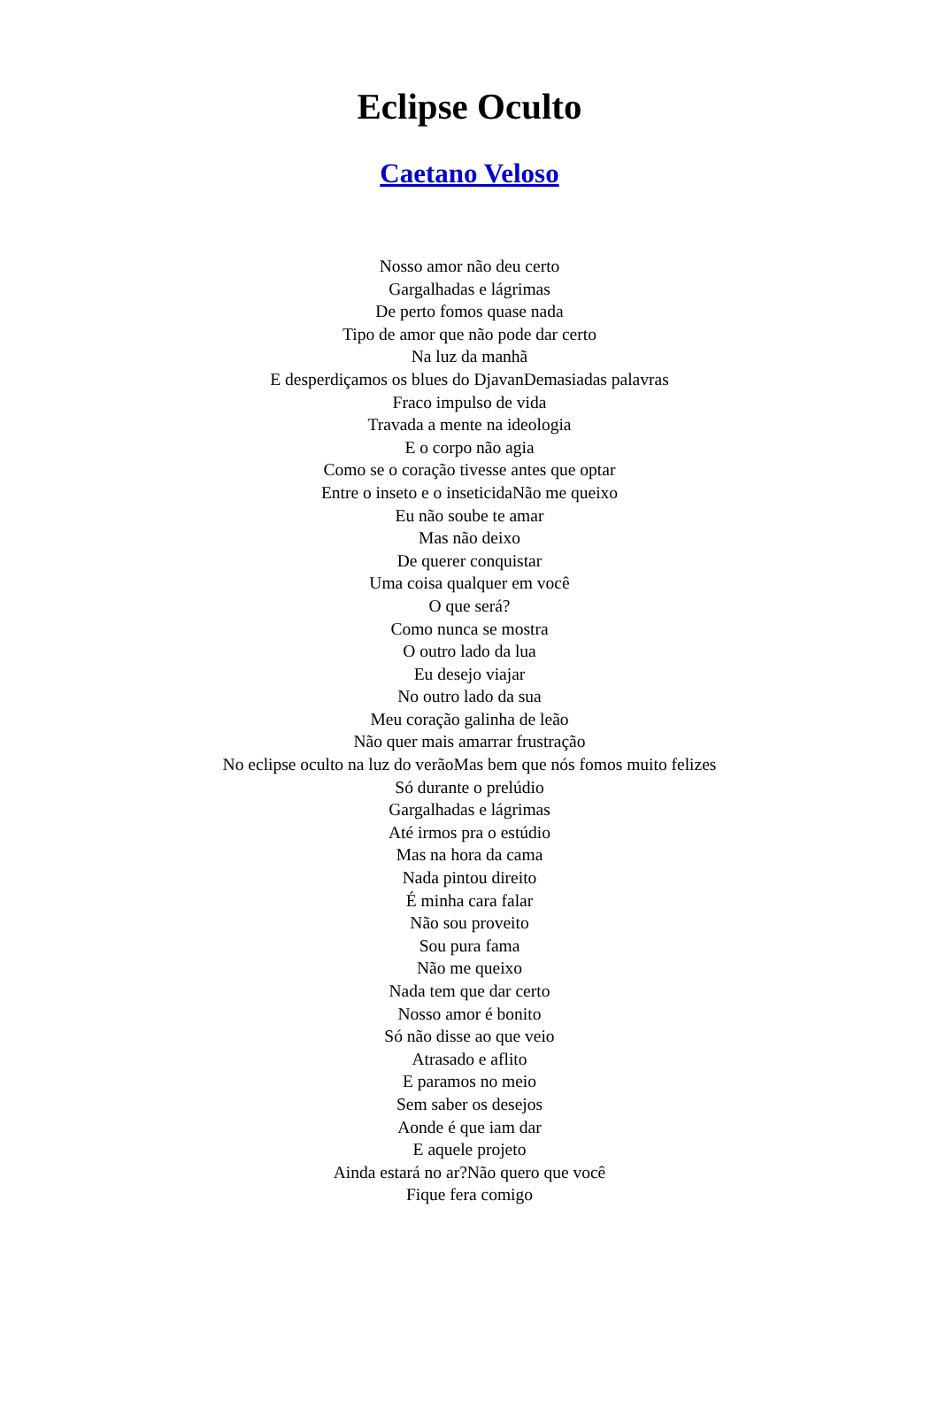Eclipse Oculto
Caetano Veloso
Nosso amor não deu certo
Gargalhadas e lágrimas
De perto fomos quase nada
Tipo de amor que não pode dar certo
Na luz da manhã
E desperdiçamos os blues do DjavanDemasiadas palavras
Fraco impulso de vida
Travada a mente na ideologia
E o corpo não agia
Como se o coração tivesse antes que optar
Entre o inseto e o inseticidaNão me queixo
Eu não soube te amar
Mas não deixo
De querer conquistar
Uma coisa qualquer em você
O que será?
Como nunca se mostra
O outro lado da lua
Eu desejo viajar
No outro lado da sua
Meu coração galinha de leão
Não quer mais amarrar frustração
No eclipse oculto na luz do verãoMas bem que nós fomos muito felizes
Só durante o prelúdio
Gargalhadas e lágrimas
Até irmos pra o estúdio
Mas na hora da cama
Nada pintou direito
É minha cara falar
Não sou proveito
Sou pura fama
Não me queixo
Nada tem que dar certo
Nosso amor é bonito
Só não disse ao que veio
Atrasado e aflito
E paramos no meio
Sem saber os desejos
Aonde é que iam dar
E aquele projeto
Ainda estará no ar?Não quero que você
Fique fera comigo